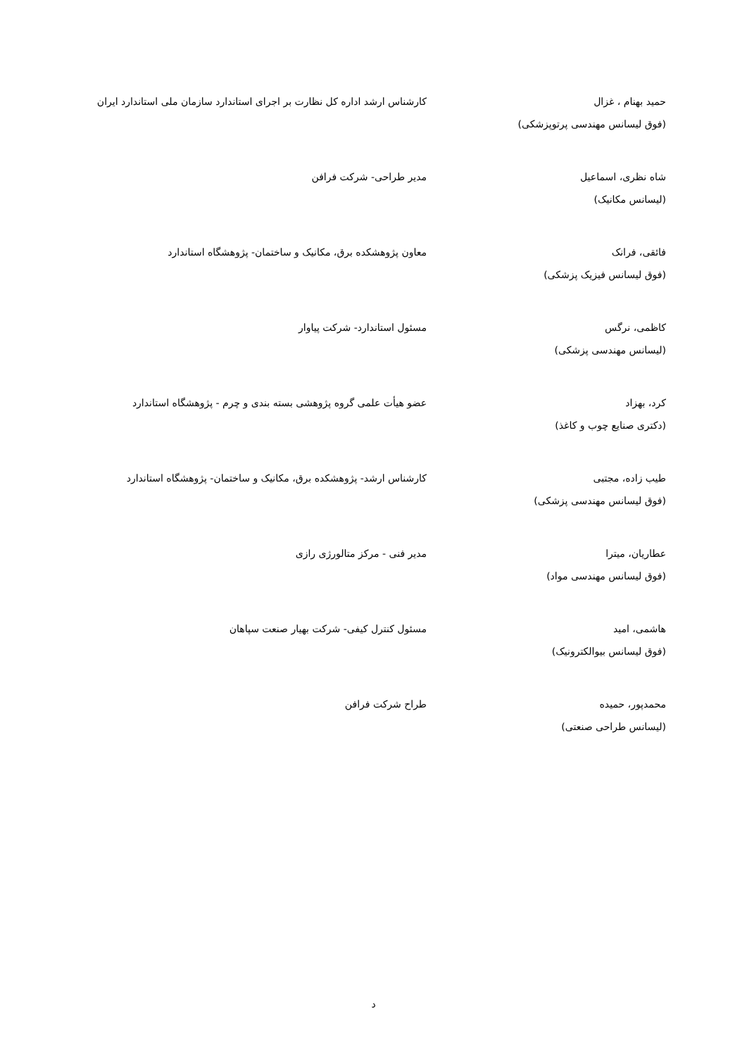| حمید بهنام ، غزال (فوق لیسانس مهندسی پرتوپزشکی) | کارشناس ارشد اداره کل نظارت بر اجرای استاندارد سازمان ملی استاندارد ایران |
| شاه نظری، اسماعیل (لیسانس مکانیک) | مدیر طراحی- شرکت فرافن |
| فائقی، فرانک (فوق لیسانس فیزیک پزشکی) | معاون پژوهشکده برق، مکانیک و ساختمان- پژوهشگاه استاندارد |
| کاظمی، نرگس (لیسانس مهندسی پزشکی) | مسئول استاندارد- شرکت پیاوار |
| کرد، بهزاد (دکتری صنایع چوب و کاغذ) | عضو هیأت علمی گروه پژوهشی بسته بندی و چرم - پژوهشگاه استاندارد |
| طیب زاده، مجتبی (فوق لیسانس مهندسی پزشکی) | کارشناس ارشد- پژوهشکده برق، مکانیک و ساختمان- پژوهشگاه استاندارد |
| عطاریان، میترا (فوق لیسانس مهندسی مواد) | مدیر فنی - مرکز متالورژی رازی |
| هاشمی، امید (فوق لیسانس بیوالکترونیک) | مسئول کنترل کیفی- شرکت بهیار صنعت سپاهان |
| محمدپور، حمیده (لیسانس طراحی صنعتی) | طراح شرکت فرافن |
د